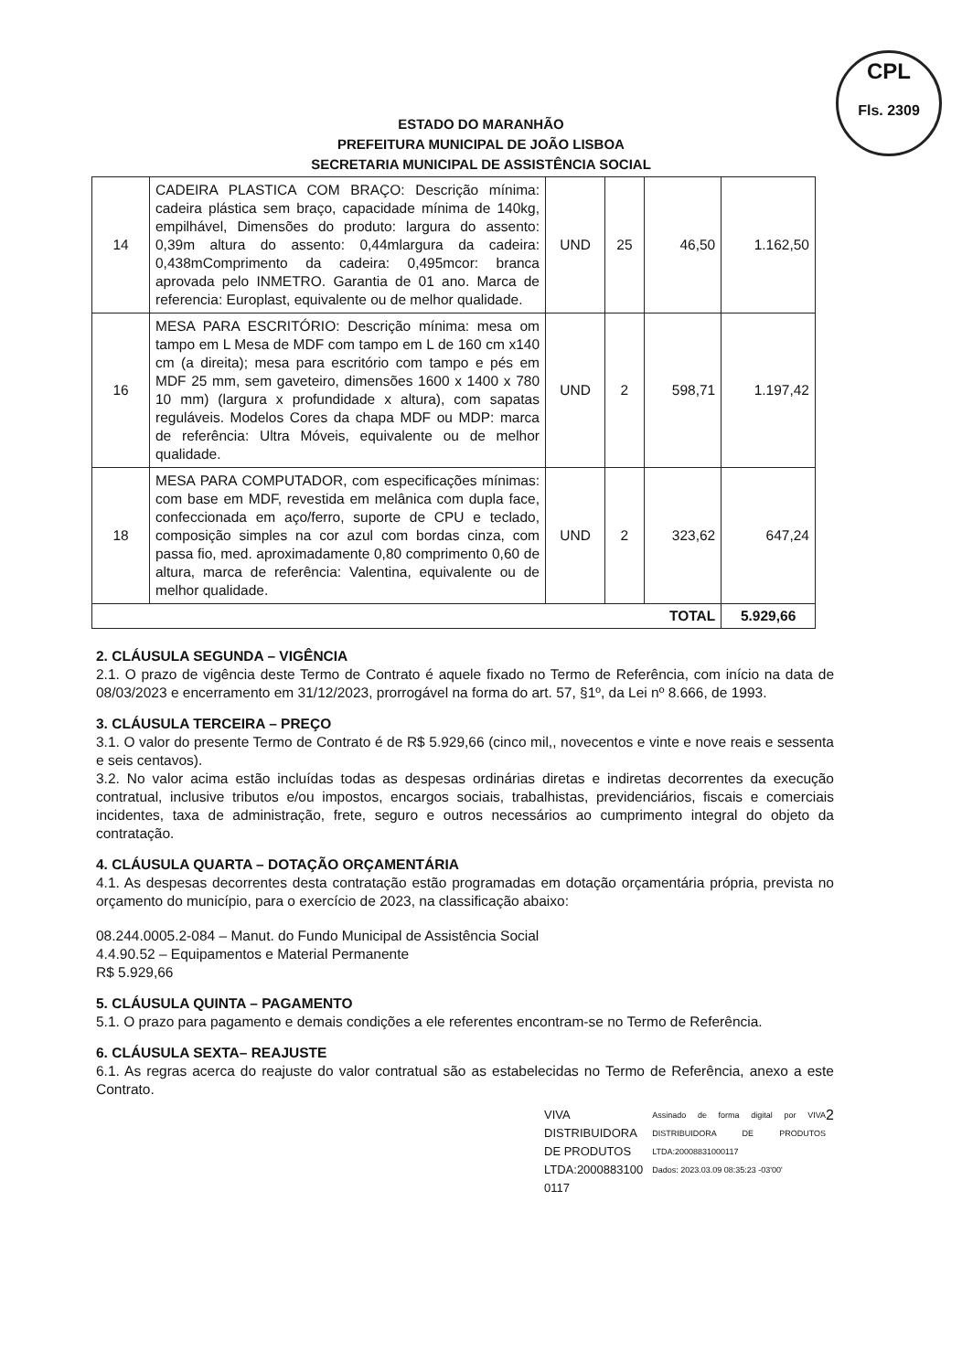CPL
Fls. 2309
ESTADO DO MARANHÃO
PREFEITURA MUNICIPAL DE JOÃO LISBOA
SECRETARIA MUNICIPAL DE ASSISTÊNCIA SOCIAL
| 14 | CADEIRA PLASTICA COM BRAÇO: Descrição mínima: cadeira plástica sem braço, capacidade mínima de 140kg, empilhável, Dimensões do produto: largura do assento: 0,39m altura do assento: 0,44mlargura da cadeira: 0,438mComprimento da cadeira: 0,495mcor: branca aprovada pelo INMETRO. Garantia de 01 ano. Marca de referencia: Europlast, equivalente ou de melhor qualidade. | UND | 25 | 46,50 | 1.162,50 |
| 16 | MESA PARA ESCRITÓRIO: Descrição mínima: mesa om tampo em L Mesa de MDF com tampo em L de 160 cm x140 cm (a direita); mesa para escritório com tampo e pés em MDF 25 mm, sem gaveteiro, dimensões 1600 x 1400 x 780 10 mm) (largura x profundidade x altura), com sapatas reguláveis. Modelos Cores da chapa MDF ou MDP: marca de referência: Ultra Móveis, equivalente ou de melhor qualidade. | UND | 2 | 598,71 | 1.197,42 |
| 18 | MESA PARA COMPUTADOR, com especificações mínimas: com base em MDF, revestida em melânica com dupla face, confeccionada em aço/ferro, suporte de CPU e teclado, composição simples na cor azul com bordas cinza, com passa fio, med. aproximadamente 0,80 comprimento 0,60 de altura, marca de referência: Valentina, equivalente ou de melhor qualidade. | UND | 2 | 323,62 | 647,24 |
| TOTAL | | | | | 5.929,66 |
2. CLÁUSULA SEGUNDA – VIGÊNCIA
2.1. O prazo de vigência deste Termo de Contrato é aquele fixado no Termo de Referência, com início na data de 08/03/2023 e encerramento em 31/12/2023, prorrogável na forma do art. 57, §1º, da Lei nº 8.666, de 1993.
3. CLÁUSULA TERCEIRA – PREÇO
3.1. O valor do presente Termo de Contrato é de R$ 5.929,66 (cinco mil,, novecentos e vinte e nove reais e sessenta e seis centavos).
3.2. No valor acima estão incluídas todas as despesas ordinárias diretas e indiretas decorrentes da execução contratual, inclusive tributos e/ou impostos, encargos sociais, trabalhistas, previdenciários, fiscais e comerciais incidentes, taxa de administração, frete, seguro e outros necessários ao cumprimento integral do objeto da contratação.
4. CLÁUSULA QUARTA – DOTAÇÃO ORÇAMENTÁRIA
4.1. As despesas decorrentes desta contratação estão programadas em dotação orçamentária própria, prevista no orçamento do município, para o exercício de 2023, na classificação abaixo:
08.244.0005.2-084 – Manut. do Fundo Municipal de Assistência Social
4.4.90.52 – Equipamentos e Material Permanente
R$ 5.929,66
5. CLÁUSULA QUINTA – PAGAMENTO
5.1. O prazo para pagamento e demais condições a ele referentes encontram-se no Termo de Referência.
6. CLÁUSULA SEXTA– REAJUSTE
6.1. As regras acerca do reajuste do valor contratual são as estabelecidas no Termo de Referência, anexo a este Contrato.
VIVA
DISTRIBUIDORA
DE PRODUTOS
LTDA:2000883100
0117
Assinado de forma digital por VIVA DISTRIBUIDORA DE PRODUTOS LTDA:20008831000117
Dados: 2023.03.09 08:35:23 -03'00'
2